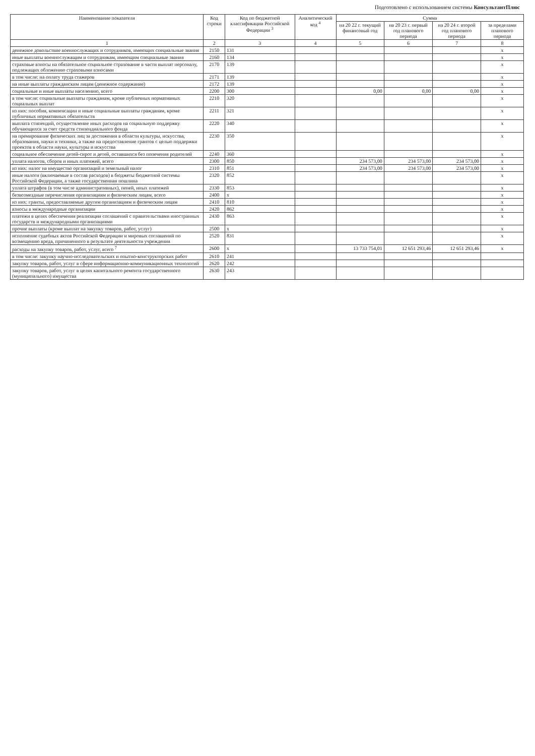Подготовлено с использованием системы КонсультантПлюс
| Наименование показателя | Код строки | Код по бюджетной классификации Российской Федерации <sup>3</sup> | Аналитический код <sup>4</sup> | Сумма | | | |
| --- | --- | --- | --- | --- | --- | --- | --- |
| | | | | на 20 22 г. текущий финансовый год | на 20 23 г. первый год планового периода | на 20 24 г. второй год планового периода | за пределами планового периода |
| 1 | 2 | 3 | 4 | 5 | 6 | 7 | 8 |
| денежное довольствие военнослужащих и сотрудников, имеющих специальные звания | 2150 | 131 | | | | | x |
| иные выплаты военнослужащим и сотрудникам, имеющим специальные звания | 2160 | 134 | | | | | x |
| страховые взносы на обязательное социальное страхование в части выплат персоналу, подлежащих обложению страховыми взносами | 2170 | 139 | | | | | x |
| в том числе: на оплату труда стажеров | 2171 | 139 | | | | | x |
| на иные выплаты гражданским лицам (денежное содержание) | 2172 | 139 | | | | | x |
| социальные и иные выплаты населению, всего | 2200 | 300 | | 0,00 | 0,00 | 0,00 | x |
| в том числе: социальные выплаты гражданам, кроме публичных нормативных социальных выплат | 2210 | 320 | | | | | x |
| из них: пособия, компенсации и иные социальные выплаты гражданам, кроме публичных нормативных обязательств | 2211 | 321 | | | | | x |
| выплата стипендий, осуществление иных расходов на социальную поддержку обучающихся за счет средств стипендиального фонда | 2220 | 340 | | | | | x |
| на премирование физических лиц за достижения в области культуры, искусства, образования, науки и техники, а также на предоставление грантов с целью поддержки проектов в области науки, культуры и искусства | 2230 | 350 | | | | | x |
| социальное обеспечение детей-сирот и детей, оставшихся без попечения родителей | 2240 | 360 | | | | | x |
| уплата налогов, сборов и иных платежей, всего | 2300 | 850 | | 234 573,00 | 234 573,00 | 234 573,00 | x |
| из них: налог на имущество организаций и земельный налог | 2310 | 851 | | 234 573,00 | 234 573,00 | 234 573,00 | x |
| иные налоги (включаемые в состав расходов) в бюджеты бюджетной системы Российской Федерации, а также государственная пошлина | 2320 | 852 | | | | | x |
| уплата штрафов (в том числе административных), пеней, иных платежей | 2330 | 853 | | | | | x |
| безвозмездные перечисления организациям и физическим лицам, всего | 2400 | x | | | | | x |
| из них: гранты, предоставляемые другим организациям и физическим лицам | 2410 | 810 | | | | | x |
| взносы в международные организации | 2420 | 862 | | | | | x |
| платежи в целях обеспечения реализации соглашений с правительствами иностранных государств и международными организациями | 2430 | 863 | | | | | x |
| прочие выплаты (кроме выплат на закупку товаров, работ, услуг) | 2500 | x | | | | | x |
| исполнение судебных актов Российской Федерации и мировых соглашений по возмещению вреда, причиненного в результате деятельности учреждения | 2520 | 831 | | | | | x |
| расходы на закупку товаров, работ, услуг, всего <sup>7</sup> | 2600 | x | | 13 733 754,01 | 12 651 293,46 | 12 651 293,46 | x |
| в том числе: закупку научно-исследовательских и опытно-конструкторских работ | 2610 | 241 | | | | | |
| закупку товаров, работ, услуг в сфере информационно-коммуникационных технологий | 2620 | 242 | | | | | |
| закупку товаров, работ, услуг в целях капитального ремонта государственного (муниципального) имущества | 2630 | 243 | | | | | |